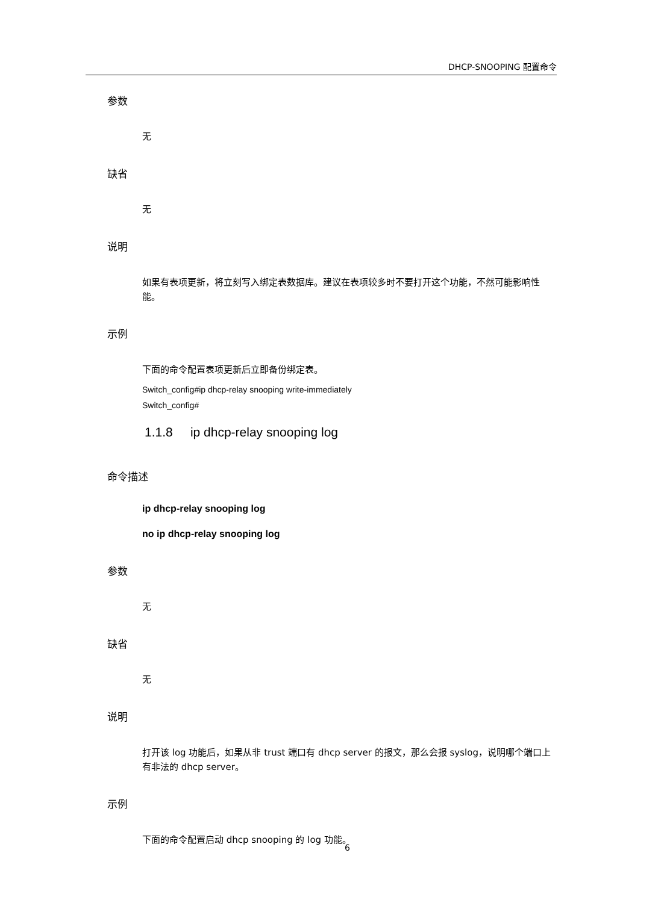DHCP-SNOOPING 配置命令
参数
无
缺省
无
说明
如果有表项更新，将立刻写入绑定表数据库。建议在表项较多时不要打开这个功能，不然可能影响性能。
示例
下面的命令配置表项更新后立即备份绑定表。
Switch_config#ip dhcp-relay snooping write-immediately
Switch_config#
1.1.8 ip dhcp-relay snooping log
命令描述
ip dhcp-relay snooping log
no ip dhcp-relay snooping log
参数
无
缺省
无
说明
打开该 log 功能后，如果从非 trust 端口有 dhcp server 的报文，那么会报 syslog，说明哪个端口上有非法的 dhcp server。
示例
下面的命令配置启动 dhcp snooping 的 log 功能。
6